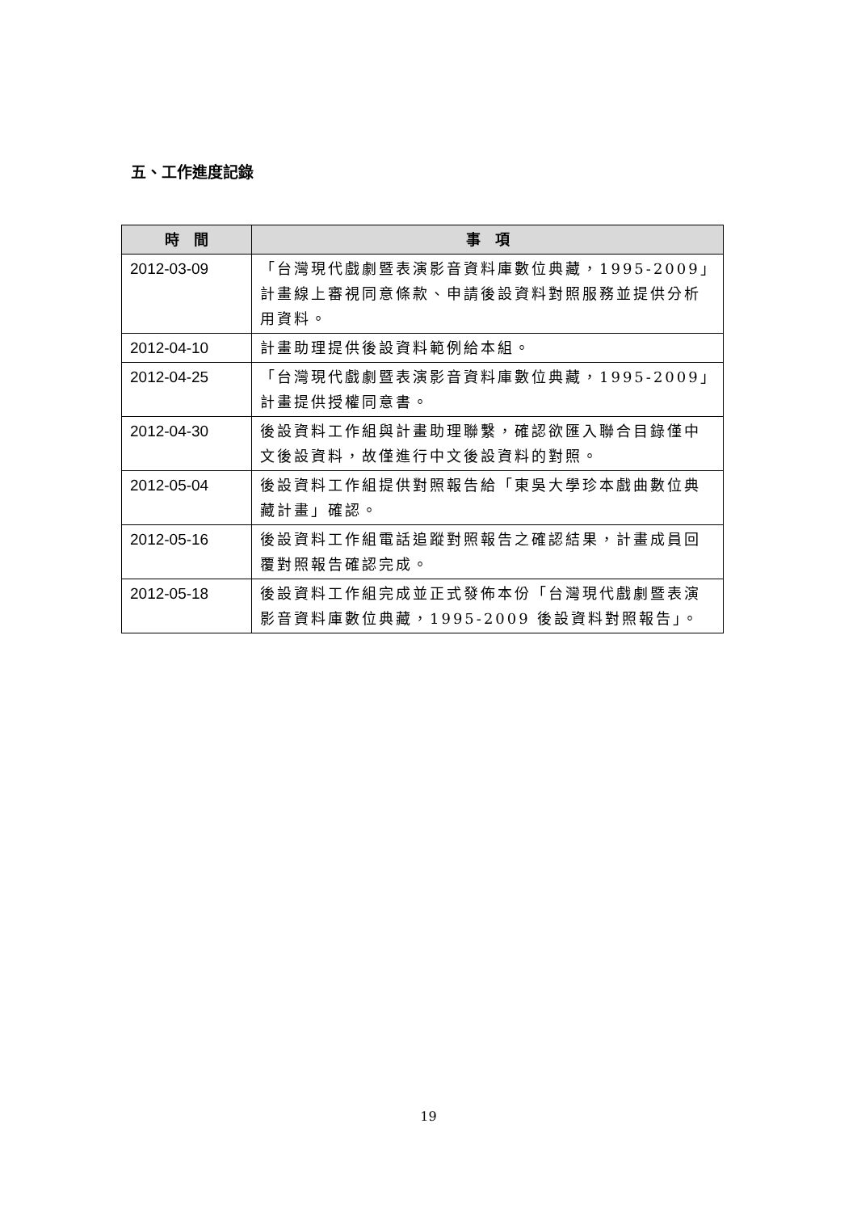五、工作進度記錄
| 時 間 | 事 項 |
| --- | --- |
| 2012-03-09 | 「台灣現代戲劇暨表演影音資料庫數位典藏，1995-2009」計畫線上審視同意條款、申請後設資料對照服務並提供分析用資料。 |
| 2012-04-10 | 計畫助理提供後設資料範例給本組。 |
| 2012-04-25 | 「台灣現代戲劇暨表演影音資料庫數位典藏，1995-2009」計畫提供授權同意書。 |
| 2012-04-30 | 後設資料工作組與計畫助理聯繫，確認欲匯入聯合目錄僅中文後設資料，故僅進行中文後設資料的對照。 |
| 2012-05-04 | 後設資料工作組提供對照報告給「東吳大學珍本戲曲數位典藏計畫」確認。 |
| 2012-05-16 | 後設資料工作組電話追蹤對照報告之確認結果，計畫成員回覆對照報告確認完成。 |
| 2012-05-18 | 後設資料工作組完成並正式發佈本份「台灣現代戲劇暨表演影音資料庫數位典藏，1995-2009 後設資料對照報告」。 |
19